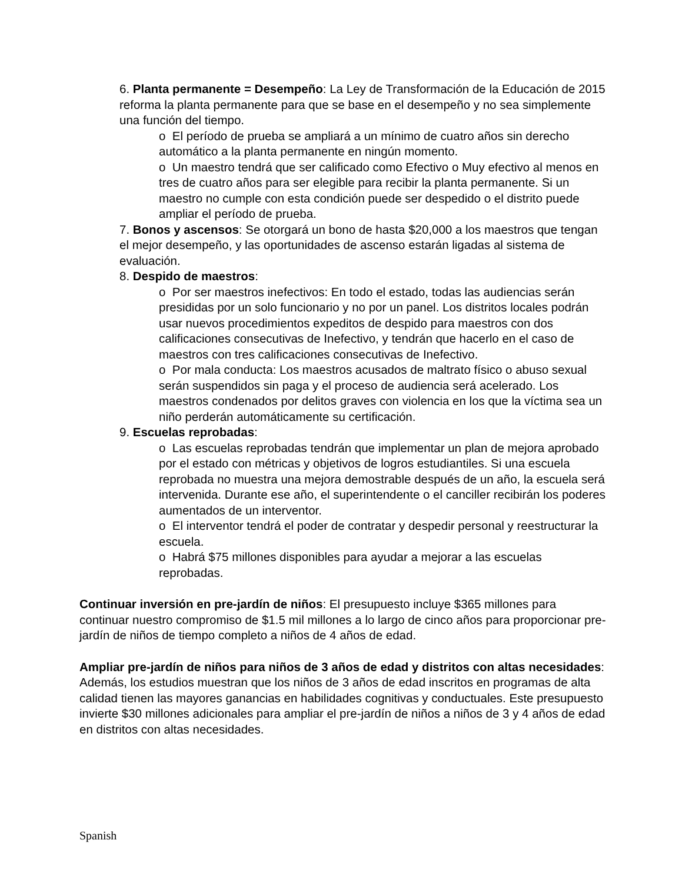6. Planta permanente = Desempeño: La Ley de Transformación de la Educación de 2015 reforma la planta permanente para que se base en el desempeño y no sea simplemente una función del tiempo.
o El período de prueba se ampliará a un mínimo de cuatro años sin derecho automático a la planta permanente en ningún momento.
o Un maestro tendrá que ser calificado como Efectivo o Muy efectivo al menos en tres de cuatro años para ser elegible para recibir la planta permanente. Si un maestro no cumple con esta condición puede ser despedido o el distrito puede ampliar el período de prueba.
7. Bonos y ascensos: Se otorgará un bono de hasta $20,000 a los maestros que tengan el mejor desempeño, y las oportunidades de ascenso estarán ligadas al sistema de evaluación.
8. Despido de maestros:
o Por ser maestros inefectivos: En todo el estado, todas las audiencias serán presididas por un solo funcionario y no por un panel. Los distritos locales podrán usar nuevos procedimientos expeditos de despido para maestros con dos calificaciones consecutivas de Inefectivo, y tendrán que hacerlo en el caso de maestros con tres calificaciones consecutivas de Inefectivo.
o Por mala conducta: Los maestros acusados de maltrato físico o abuso sexual serán suspendidos sin paga y el proceso de audiencia será acelerado. Los maestros condenados por delitos graves con violencia en los que la víctima sea un niño perderán automáticamente su certificación.
9. Escuelas reprobadas:
o Las escuelas reprobadas tendrán que implementar un plan de mejora aprobado por el estado con métricas y objetivos de logros estudiantiles. Si una escuela reprobada no muestra una mejora demostrable después de un año, la escuela será intervenida. Durante ese año, el superintendente o el canciller recibirán los poderes aumentados de un interventor.
o El interventor tendrá el poder de contratar y despedir personal y reestructurar la escuela.
o Habrá $75 millones disponibles para ayudar a mejorar a las escuelas reprobadas.
Continuar inversión en pre-jardín de niños: El presupuesto incluye $365 millones para continuar nuestro compromiso de $1.5 mil millones a lo largo de cinco años para proporcionar pre-jardín de niños de tiempo completo a niños de 4 años de edad.
Ampliar pre-jardín de niños para niños de 3 años de edad y distritos con altas necesidades: Además, los estudios muestran que los niños de 3 años de edad inscritos en programas de alta calidad tienen las mayores ganancias en habilidades cognitivas y conductuales. Este presupuesto invierte $30 millones adicionales para ampliar el pre-jardín de niños a niños de 3 y 4 años de edad en distritos con altas necesidades.
Spanish